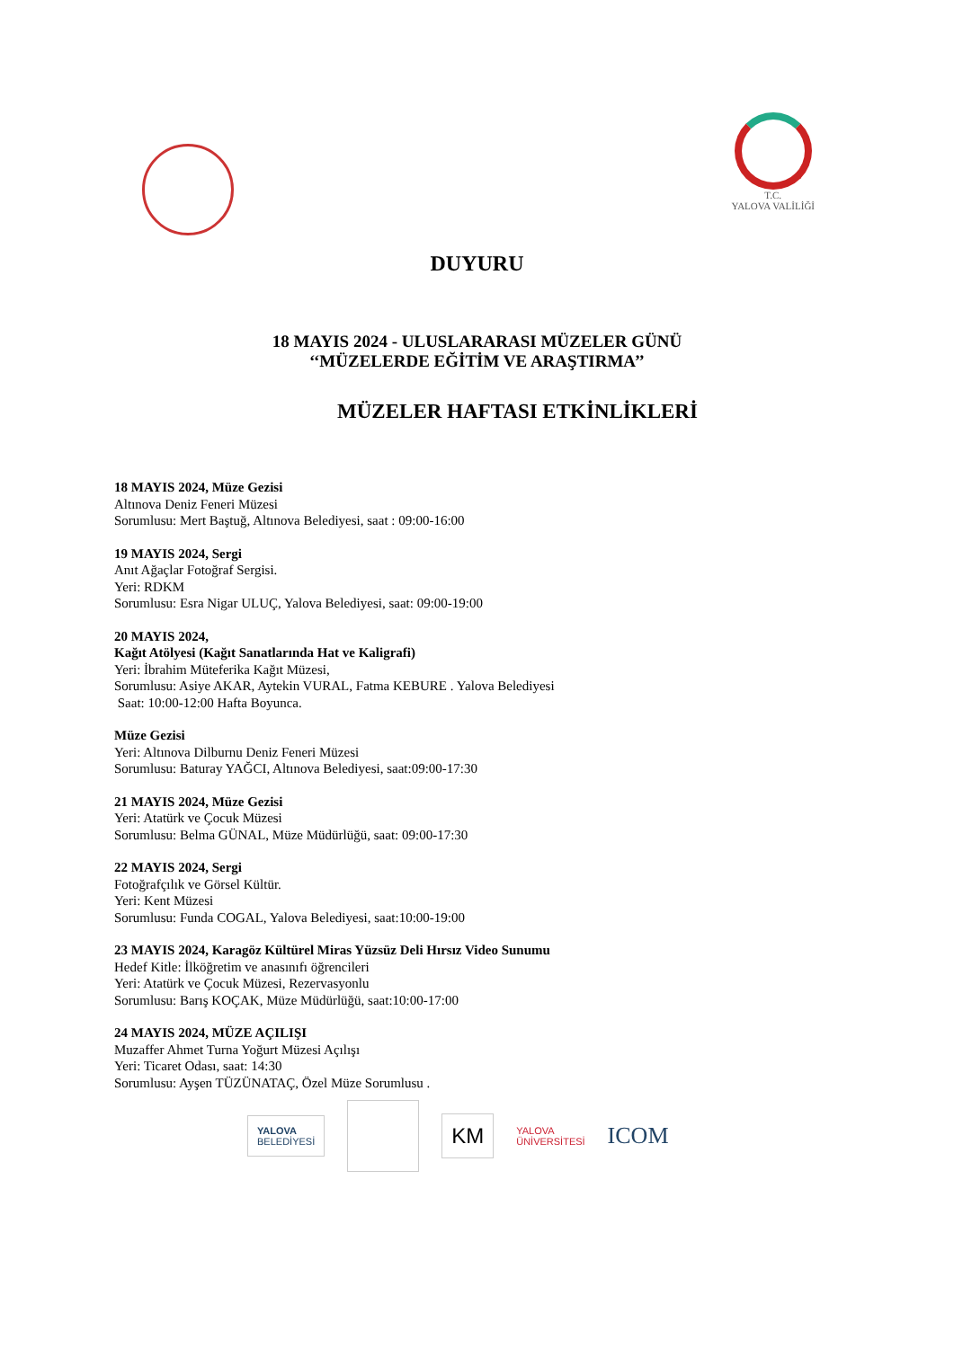T.C.
YALOVA VALİLİĞİ
DUYURU
18 MAYIS 2024 - ULUSLARARASI MÜZELER GÜNÜ
‘‘MÜZELERDE EĞİTİM VE ARAŞTIRMA’’
MÜZELER HAFTASI ETKİNLİKLERİ
18 MAYIS 2024, Müze Gezisi
Altınova Deniz Feneri Müzesi
Sorumlusu: Mert Baştuğ, Altınova Belediyesi, saat : 09:00-16:00
19 MAYIS 2024, Sergi
Anıt Ağaçlar Fotoğraf Sergisi.
Yeri: RDKM
Sorumlusu: Esra Nigar ULUÇ, Yalova Belediyesi, saat: 09:00-19:00
20 MAYIS 2024,
Kağıt Atölyesi (Kağıt Sanatlarında Hat ve Kaligrafi)
Yeri: İbrahim Müteferika Kağıt Müzesi,
Sorumlusu: Asiye AKAR, Aytekin VURAL, Fatma KEBURE . Yalova Belediyesi
Saat: 10:00-12:00 Hafta Boyunca.
Müze Gezisi
Yeri: Altınova Dilburnu Deniz Feneri Müzesi
Sorumlusu: Baturay YAĞCI, Altınova Belediyesi, saat:09:00-17:30
21 MAYIS 2024, Müze Gezisi
Yeri: Atatürk ve Çocuk Müzesi
Sorumlusu: Belma GÜNAL, Müze Müdürlüğü, saat: 09:00-17:30
22 MAYIS 2024, Sergi
Fotoğrafçılık ve Görsel Kültür.
Yeri: Kent Müzesi
Sorumlusu: Funda COGAL, Yalova Belediyesi, saat:10:00-19:00
23 MAYIS 2024, Karagöz Kültürel Miras Yüzsüz Deli Hırsız Video Sunumu
Hedef Kitle: İlköğretim ve anasınıfı öğrencileri
Yeri: Atatürk ve Çocuk Müzesi, Rezervasyonlu
Sorumlusu: Barış KOÇAK, Müze Müdürlüğü, saat:10:00-17:00
24 MAYIS 2024, MÜZE AÇILIŞI
Muzaffer Ahmet Turna Yoğurt Müzesi Açılışı
Yeri: Ticaret Odası, saat: 14:30
Sorumlusu: Ayşen TÜZÜNATAÇ, Özel Müze Sorumlusu .
YALOVA
BELEDİYESİ
KM
YALOVA
ÜNİVERSİTESİ ICOM